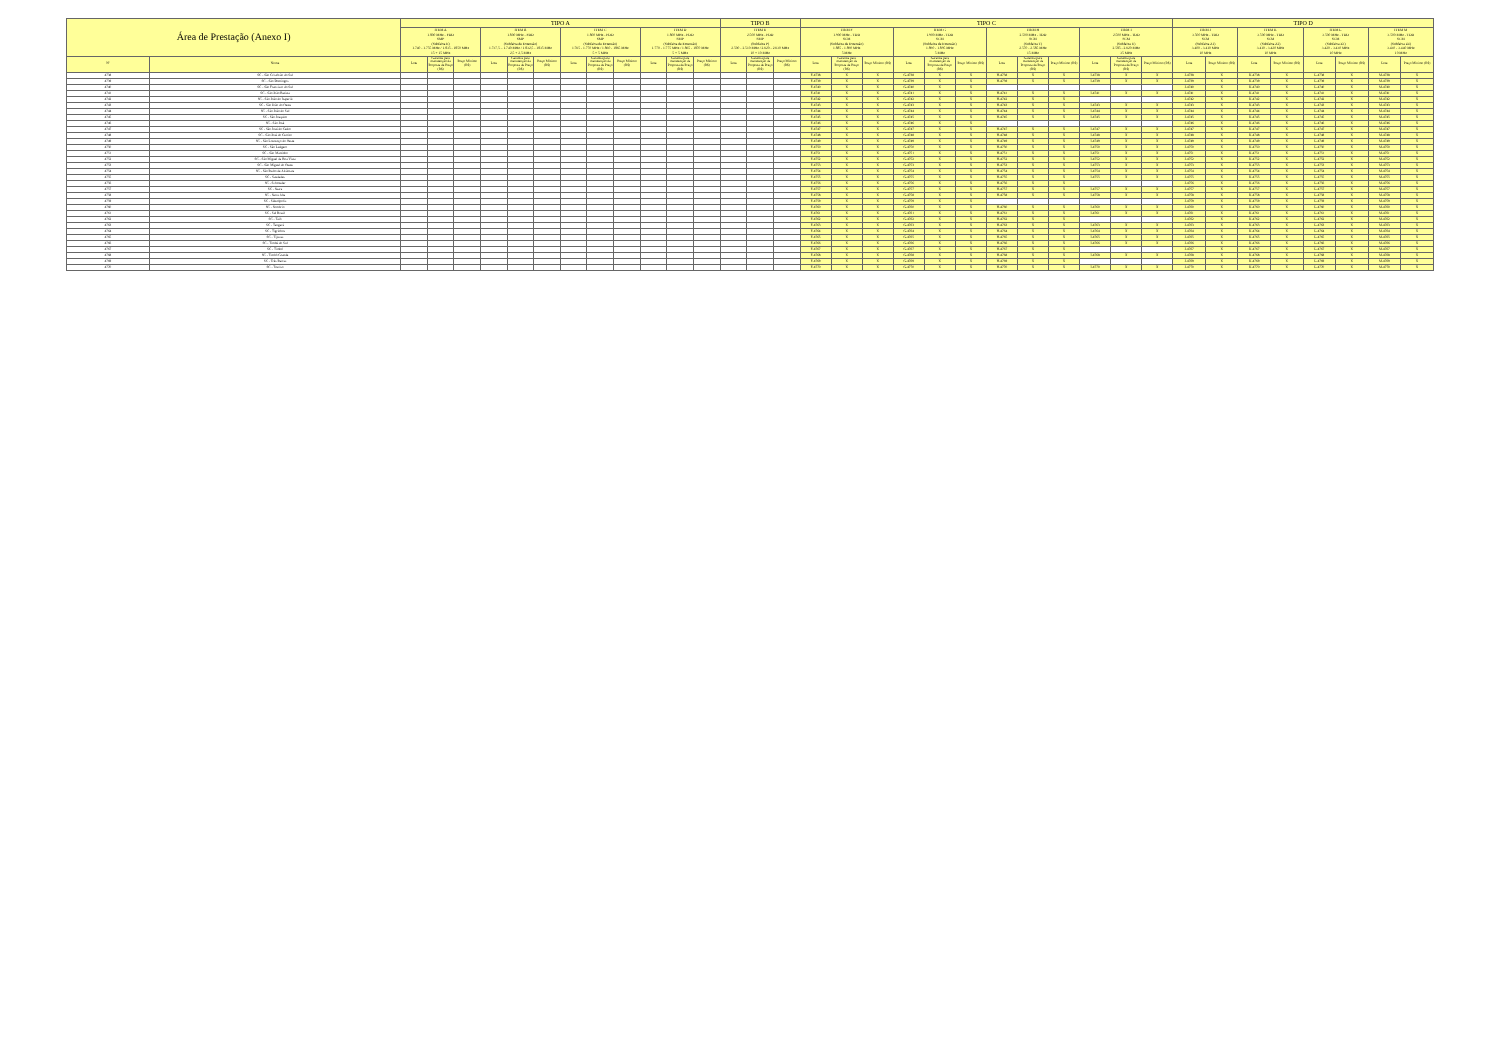| Área de Prestação (Anexo I) | | TIPO A | | | | | | | | | | | | TIPO B | | | TIPO C | | | | | | | | | | | | TIPO D | | | | | | | |
| --- | --- | --- | --- | --- | --- | --- | --- | --- | --- | --- | --- | --- | --- | --- | --- | --- | --- | --- | --- | --- | --- | --- | --- | --- | --- | --- | --- | --- | --- | --- | --- | --- | --- | --- | --- | --- |
| | | ITEM A 1.800 MHz - FDD SMP (Subfaixa E) 1.740 - 1.755 MHz / 1.835 - 1850 MHz 15 + 15 MHz | | | ITEM B 1.800 MHz - FDD SMP (Subfaixa de Extensão) 1.737,5 – 1.740 MHz / 1.832,5 - 1835 MHz 2,5 + 2,5 MHz | | | ITEM C 1.800 MHz - FDD SMP (Subfaixa de Extensão) 1.765 - 1.770 MHz / 1.860 - 1865 MHz 5 + 5 MHz | | | ITEM D 1.800 MHz - FDD SMP (Subfaixa de Extensão) 1.770 - 1.775 MHz / 1.865 - 1870 MHz 5 + 5 MHz | | | ITEM E 2.500 MHz - FDD SMP (Subfaixa P) 2.500 - 2.510 MHz / 2.620 - 2.630 MHz 10 + 10 MHz | | | ITEM F 1.900 MHz - TDD SCM (Subfaixa de Extensão) 1.885 - 1.890 MHz 5 MHz | | | ITEM G 1.900 MHz - TDD SCM (Subfaixa de Extensão) 1.890 - 1.895 MHz 5 MHz | | | ITEM H 2.500 MHz - TDD SCM (Subfaixa T) 2.570 - 2.585 MHz 15 MHz | | | ITEM I 2.500 MHz - TDD SCM (Subfaixa U) 2.585 - 2.620 MHz 35 MHz | | | ITEM J 3.500 MHz - TDD SCM (Subfaixa Z1) 3.400 - 3.410 MHz 10 MHz | | ITEM K 3.500 MHz - TDD SCM (Subfaixa Z2) 3.410 - 3.420 MHz 10 MHz | | ITEM L 3.500 MHz - TDD SCM (Subfaixa Z3) 3.420 - 3.430 MHz 10 MHz | | ITEM M 3.500 MHz - TDD SCM (Subfaixa Z4) 3.430 - 3.440 MHz 10 MHz | |
| Nº | Nome | Lote | Garantia para manutenção da Proposta de Preço (R$) | Preço Mínimo (R$) | Lote | Garantia para manutenção da Proposta de Preço (R$) | Preço Mínimo (R$) | Lote | Garantia para manutenção da Proposta de Preço (R$) | Preço Mínimo (R$) | Lote | Garantia para manutenção da Proposta de Preço (R$) | Preço Mínimo (R$) | Lote | Garantia para manutenção da Proposta de Preço (R$) | Preço Mínimo (R$) | Lote | Garantia para manutenção da Proposta de Preço (R$) | Preço Mínimo (R$) | Lote | Garantia para manutenção da Proposta de Preço (R$) | Preço Mínimo (R$) | Lote | Garantia para manutenção da Proposta de Preço (R$) | Preço Mínimo (R$) | Lote | Garantia para manutenção da Proposta de Preço (R$) | Preço Mínimo (R$) | Lote | Preço Mínimo (R$) | Lote | Preço Mínimo (R$) | Lote | Preço Mínimo (R$) | Lote | Preço Mínimo (R$) |
| 4738 | SC - São Cristóvão do Sul | | | | | | | | | | | | | | | | F-4738 | X | X | G-4738 | X | X | H-4738 | X | X | I-4738 | X | X | J-4738 | X | K-4738 | X | L-4738 | X | M-4738 | X |
| 4739 | SC - São Domingos | | | | | | | | | | | | | | | | F-4739 | X | X | G-4739 | X | X | H-4739 | X | X | I-4739 | X | X | J-4739 | X | K-4739 | X | L-4739 | X | M-4739 | X |
| 4740 | SC - São Francisco do Sul | | | | | | | | | | | | | | | | F-4740 | X | X | G-4740 | X | X | | | | | | | J-4740 | X | K-4740 | X | L-4740 | X | M-4740 | X |
| 4741 | SC - São João Batista | | | | | | | | | | | | | | | | F-4741 | X | X | G-4741 | X | X | H-4741 | X | X | I-4741 | X | X | J-4741 | X | K-4741 | X | L-4741 | X | M-4741 | X |
| 4742 | SC - São João do Itaperiú | | | | | | | | | | | | | | | | F-4742 | X | X | G-4742 | X | X | H-4742 | X | X | | | | J-4742 | X | K-4742 | X | L-4742 | X | M-4742 | X |
| 4743 | SC - São João do Oeste | | | | | | | | | | | | | | | | F-4743 | X | X | G-4743 | X | X | H-4743 | X | X | I-4743 | X | X | J-4743 | X | K-4743 | X | L-4743 | X | M-4743 | X |
| 4744 | SC - São João do Sul | | | | | | | | | | | | | | | | F-4744 | X | X | G-4744 | X | X | H-4744 | X | X | I-4744 | X | X | J-4744 | X | K-4744 | X | L-4744 | X | M-4744 | X |
| 4745 | SC - São Joaquim | | | | | | | | | | | | | | | | F-4745 | X | X | G-4745 | X | X | H-4745 | X | X | I-4745 | X | X | J-4745 | X | K-4745 | X | L-4745 | X | M-4745 | X |
| 4746 | SC - São José | | | | | | | | | | | | | | | | F-4746 | X | X | G-4746 | X | X | | | | | | | J-4746 | X | K-4746 | X | L-4746 | X | M-4746 | X |
| 4747 | SC - São José do Cedro | | | | | | | | | | | | | | | | F-4747 | X | X | G-4747 | X | X | H-4747 | X | X | I-4747 | X | X | J-4747 | X | K-4747 | X | L-4747 | X | M-4747 | X |
| 4748 | SC - São José do Cerrito | | | | | | | | | | | | | | | | F-4748 | X | X | G-4748 | X | X | H-4748 | X | X | I-4748 | X | X | J-4748 | X | K-4748 | X | L-4748 | X | M-4748 | X |
| 4749 | SC - São Lourenço do Oeste | | | | | | | | | | | | | | | | F-4749 | X | X | G-4749 | X | X | H-4749 | X | X | I-4749 | X | X | J-4749 | X | K-4749 | X | L-4749 | X | M-4749 | X |
| 4750 | SC - São Ludgero | | | | | | | | | | | | | | | | F-4750 | X | X | G-4750 | X | X | H-4750 | X | X | I-4750 | X | X | J-4750 | X | K-4750 | X | L-4750 | X | M-4750 | X |
| 4751 | SC - São Martinho | | | | | | | | | | | | | | | | F-4751 | X | X | G-4751 | X | X | H-4751 | X | X | I-4751 | X | X | J-4751 | X | K-4751 | X | L-4751 | X | M-4751 | X |
| 4752 | SC - São Miguel da Boa Vista | | | | | | | | | | | | | | | | F-4752 | X | X | G-4752 | X | X | H-4752 | X | X | I-4752 | X | X | J-4752 | X | K-4752 | X | L-4752 | X | M-4752 | X |
| 4753 | SC - São Miguel do Oeste | | | | | | | | | | | | | | | | F-4753 | X | X | G-4753 | X | X | H-4753 | X | X | I-4753 | X | X | J-4753 | X | K-4753 | X | L-4753 | X | M-4753 | X |
| 4754 | SC - São Pedro de Alcântara | | | | | | | | | | | | | | | | F-4754 | X | X | G-4754 | X | X | H-4754 | X | X | I-4754 | X | X | J-4754 | X | K-4754 | X | L-4754 | X | M-4754 | X |
| 4755 | SC - Saudades | | | | | | | | | | | | | | | | F-4755 | X | X | G-4755 | X | X | H-4755 | X | X | I-4755 | X | X | J-4755 | X | K-4755 | X | L-4755 | X | M-4755 | X |
| 4756 | SC - Schroeder | | | | | | | | | | | | | | | | F-4756 | X | X | G-4756 | X | X | H-4756 | X | X | | | | J-4756 | X | K-4756 | X | L-4756 | X | M-4756 | X |
| 4757 | SC - Seara | | | | | | | | | | | | | | | | F-4757 | X | X | G-4757 | X | X | H-4757 | X | X | I-4757 | X | X | J-4757 | X | K-4757 | X | L-4757 | X | M-4757 | X |
| 4758 | SC - Serra Alta | | | | | | | | | | | | | | | | F-4758 | X | X | G-4758 | X | X | H-4758 | X | X | I-4758 | X | X | J-4758 | X | K-4758 | X | L-4758 | X | M-4758 | X |
| 4759 | SC - Siderópolis | | | | | | | | | | | | | | | | F-4759 | X | X | G-4759 | X | X | | | | | | | J-4759 | X | K-4759 | X | L-4759 | X | M-4759 | X |
| 4760 | SC - Sombrio | | | | | | | | | | | | | | | | F-4760 | X | X | G-4760 | X | X | H-4760 | X | X | I-4760 | X | X | J-4760 | X | K-4760 | X | L-4760 | X | M-4760 | X |
| 4761 | SC - Sul Brasil | | | | | | | | | | | | | | | | F-4761 | X | X | G-4761 | X | X | H-4761 | X | X | I-4761 | X | X | J-4761 | X | K-4761 | X | L-4761 | X | M-4761 | X |
| 4762 | SC - Taió | | | | | | | | | | | | | | | | F-4762 | X | X | G-4762 | X | X | H-4762 | X | X | | | | J-4762 | X | K-4762 | X | L-4762 | X | M-4762 | X |
| 4763 | SC - Tangará | | | | | | | | | | | | | | | | F-4763 | X | X | G-4763 | X | X | H-4763 | X | X | I-4763 | X | X | J-4763 | X | K-4763 | X | L-4763 | X | M-4763 | X |
| 4764 | SC - Tigrinhos | | | | | | | | | | | | | | | | F-4764 | X | X | G-4764 | X | X | H-4764 | X | X | I-4764 | X | X | J-4764 | X | K-4764 | X | L-4764 | X | M-4764 | X |
| 4765 | SC - Tijucas | | | | | | | | | | | | | | | | F-4765 | X | X | G-4765 | X | X | H-4765 | X | X | I-4765 | X | X | J-4765 | X | K-4765 | X | L-4765 | X | M-4765 | X |
| 4766 | SC - Timbé do Sul | | | | | | | | | | | | | | | | F-4766 | X | X | G-4766 | X | X | H-4766 | X | X | I-4766 | X | X | J-4766 | X | K-4766 | X | L-4766 | X | M-4766 | X |
| 4767 | SC - Timbó | | | | | | | | | | | | | | | | F-4767 | X | X | G-4767 | X | X | H-4767 | X | X | | | | J-4767 | X | K-4767 | X | L-4767 | X | M-4767 | X |
| 4768 | SC - Timbó Grande | | | | | | | | | | | | | | | | F-4768 | X | X | G-4768 | X | X | H-4768 | X | X | I-4768 | X | X | J-4768 | X | K-4768 | X | L-4768 | X | M-4768 | X |
| 4769 | SC - Três Barras | | | | | | | | | | | | | | | | F-4769 | X | X | G-4769 | X | X | H-4769 | X | X | | | | J-4769 | X | K-4769 | X | L-4769 | X | M-4769 | X |
| 4770 | SC - Treviso | | | | | | | | | | | | | | | | F-4770 | X | X | G-4770 | X | X | H-4770 | X | X | I-4770 | X | X | J-4770 | X | K-4770 | X | L-4770 | X | M-4770 | X |